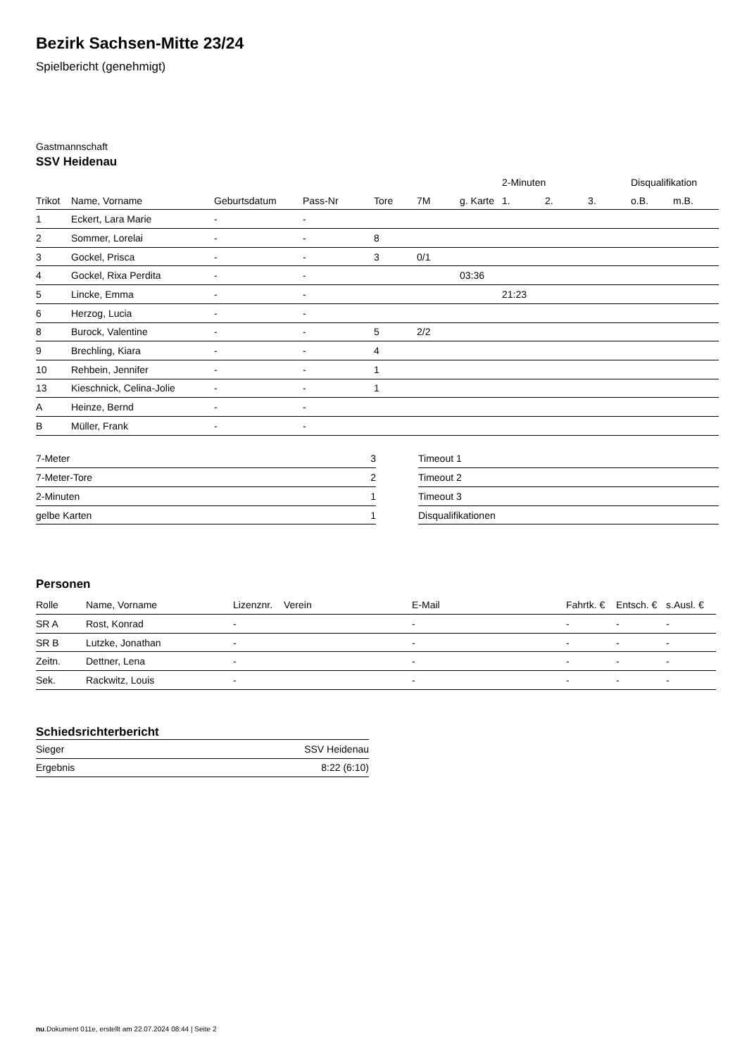Bezirk Sachsen-Mitte 23/24
Spielbericht (genehmigt)
Gastmannschaft
SSV Heidenau
| | | | | | | | 2-Minuten | | | Disqualifikation | |
| --- | --- | --- | --- | --- | --- | --- | --- | --- | --- | --- | --- |
| Trikot | Name, Vorname | Geburtsdatum | Pass-Nr | Tore | 7M | g. Karte | 1. | 2. | 3. | o.B. | m.B. |
| 1 | Eckert, Lara Marie | - | - | | | | | | | | |
| 2 | Sommer, Lorelai | - | - | 8 | | | | | | | |
| 3 | Gockel, Prisca | - | - | 3 | 0/1 | | | | | | |
| 4 | Gockel, Rixa Perdita | - | - | | | 03:36 | | | | | |
| 5 | Lincke, Emma | - | - | | | | 21:23 | | | | |
| 6 | Herzog, Lucia | - | - | | | | | | | | |
| 8 | Burock, Valentine | - | - | 5 | 2/2 | | | | | | |
| 9 | Brechling, Kiara | - | - | 4 | | | | | | | |
| 10 | Rehbein, Jennifer | - | - | 1 | | | | | | | |
| 13 | Kieschnick, Celina-Jolie | - | - | 1 | | | | | | | |
| A | Heinze, Bernd | - | - | | | | | | | | |
| B | Müller, Frank | - | - | | | | | | | | |
| 7-Meter | 3 |
| 7-Meter-Tore | 2 |
| 2-Minuten | 1 |
| gelbe Karten | 1 |
| Timeout 1 |
| Timeout 2 |
| Timeout 3 |
| Disqualifikationen |
Personen
| Rolle | Name, Vorname | Lizenznr. | Verein | E-Mail | Fahrtk. € | Entsch. € | s.Ausl. € |
| --- | --- | --- | --- | --- | --- | --- | --- |
| SR A | Rost, Konrad | - | | - | - | - | - |
| SR B | Lutzke, Jonathan | - | | - | - | - | - |
| Zeitn. | Dettner, Lena | - | | - | - | - | - |
| Sek. | Rackwitz, Louis | - | | - | - | - | - |
Schiedsrichterbericht
| Sieger | SSV Heidenau |
| Ergebnis | 8:22 (6:10) |
nu.Dokument 011e, erstellt am 22.07.2024 08:44 | Seite 2